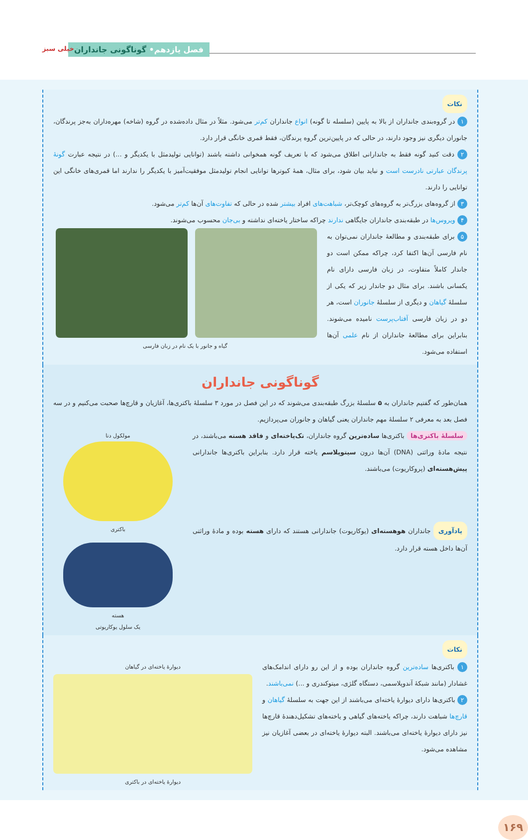فصل یازدهم• گوناگونی جانداران خیلی سبز
نکات
۱ در گروه‌بندی جانداران از بالا به پایین (سلسله تا گونه) انواع جانداران کم‌تر می‌شود. مثلاً در مثال داده‌شده در گروه (شاخه) مهره‌داران به‌جز پرندگان، جانوران دیگری نیز وجود دارند، در حالی که در پایین‌ترین گروه پرندگان، فقط قمری خانگی قرار دارد.
۲ دقت کنید گونه فقط به جاندارانی اطلاق می‌شود که با تعریف گونه همخوانی داشته باشند (توانایی تولیدمثل با یکدیگر و ...) در نتیجه عبارت گونهٔ پرندگان عبارتی نادرست است و نباید بیان شود، برای مثال، همهٔ کبوترها توانایی انجام تولیدمثل موفقیت‌آمیز با یکدیگر را ندارند اما قمری‌های خانگی این توانایی را دارند.
۳ از گروه‌های بزرگ‌تر به گروه‌های کوچک‌تر، شباهت‌های افراد بیشتر شده در حالی که تفاوت‌های آن‌ها کم‌تر می‌شود.
۴ ویروس‌ها در طبقه‌بندی جانداران جایگاهی ندارند چراکه ساختار یاخته‌ای نداشته و بی‌جان محسوب می‌شوند.
۵ برای طبقه‌بندی و مطالعهٔ جانداران نمی‌توان به نام فارسی آن‌ها اکتفا کرد، چراکه ممکن است دو جاندار کاملاً متفاوت، در زبان فارسی دارای نام یکسانی باشند. برای مثال دو جاندار زیر که یکی از سلسلهٔ گیاهان و دیگری از سلسلهٔ جانوران است، هر دو در زبان فارسی آفتاب‌پرست نامیده می‌شوند. بنابراین برای مطالعهٔ جانداران از نام علمی آن‌ها استفاده می‌شود.
گیاه و جانور با یک نام در زبان فارسی
گوناگونی جانداران
همان‌طور که گفتیم جانداران به ۵ سلسلهٔ بزرگ طبقه‌بندی می‌شوند که در این فصل در مورد ۳ سلسلهٔ باکتری‌ها، آغازیان و قارچ‌ها صحبت می‌کنیم و در سه فصل بعد به معرفی ۲ سلسلهٔ مهم جانداران یعنی گیاهان و جانوران می‌پردازیم.
سلسلهٔ باکتری‌ها باکتری‌ها ساده‌ترین گروه جانداران، تک‌یاخته‌ای و فاقد هسته می‌باشند، در نتیجه مادهٔ وراثتی (DNA) آن‌ها درون سیتوپلاسم یاخته قرار دارد. بنابراین باکتری‌ها جاندارانی پیش‌هسته‌ای (پروکاریوت) می‌باشند.
یادآوری جانداران هوهسته‌ای (یوکاریوت) جاندارانی هستند که دارای هسته بوده و مادهٔ وراثتی آن‌ها داخل هسته قرار دارد.
مولکول دنا
باکتری
هسته
یک سلول یوکاریوتی
نکات
۱ باکتری‌ها ساده‌ترین گروه جانداران بوده و از این رو دارای اندامک‌های غشادار (مانند شبکهٔ آندوپلاسمی، دستگاه گلژی، میتوکندری و ...) نمی‌باشند.
۲ باکتری‌ها دارای دیوارهٔ یاخته‌ای می‌باشند از این جهت به سلسلهٔ گیاهان و قارچ‌ها شباهت دارند، چراکه یاخته‌های گیاهی و یاخته‌های تشکیل‌دهندهٔ قارچ‌ها نیز دارای دیوارهٔ یاخته‌ای می‌باشند. البته دیوارهٔ یاخته‌ای در بعضی آغازیان نیز مشاهده می‌شود.
دیوارهٔ یاخته‌ای در گیاهان
دیوارهٔ یاخته‌ای در باکتری
۱۶۹